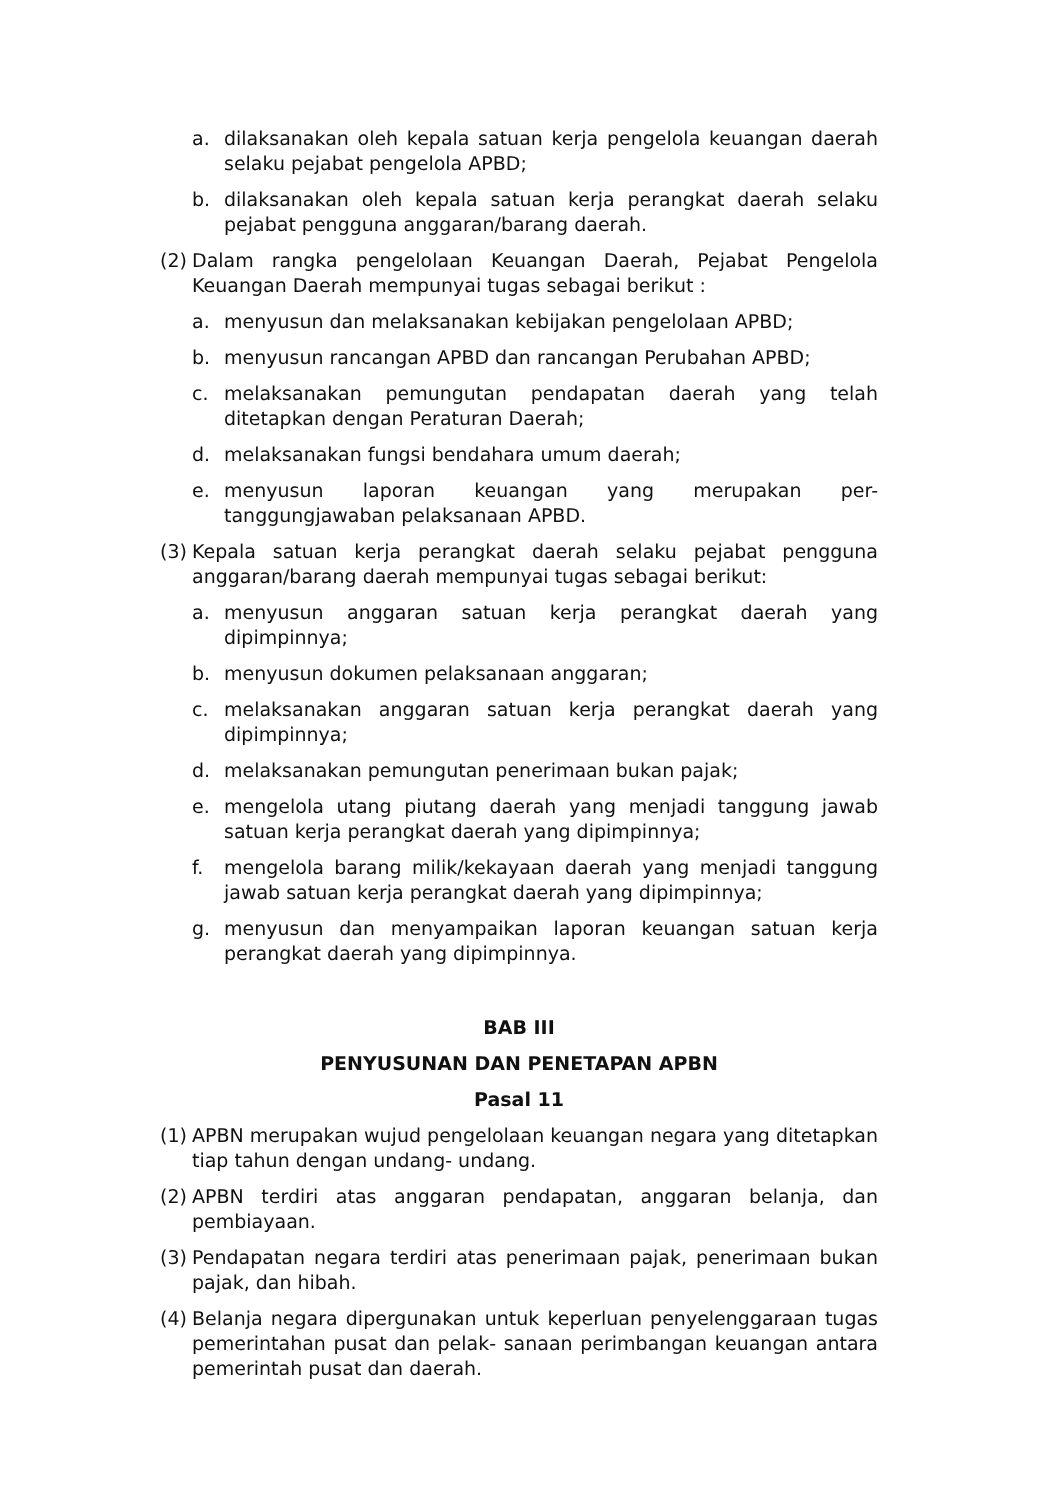a. dilaksanakan oleh kepala satuan kerja pengelola keuangan daerah selaku pejabat pengelola APBD;
b. dilaksanakan oleh kepala satuan kerja perangkat daerah selaku pejabat pengguna anggaran/barang daerah.
(2) Dalam rangka pengelolaan Keuangan Daerah, Pejabat Pengelola Keuangan Daerah mempunyai tugas sebagai berikut :
a. menyusun dan melaksanakan kebijakan pengelolaan APBD;
b. menyusun rancangan APBD dan rancangan Perubahan APBD;
c. melaksanakan pemungutan pendapatan daerah yang telah ditetapkan dengan Peraturan Daerah;
d. melaksanakan fungsi bendahara umum daerah;
e. menyusun laporan keuangan yang merupakan per-tanggungjawaban pelaksanaan APBD.
(3) Kepala satuan kerja perangkat daerah selaku pejabat pengguna anggaran/barang daerah mempunyai tugas sebagai berikut:
a. menyusun anggaran satuan kerja perangkat daerah yang dipimpinnya;
b. menyusun dokumen pelaksanaan anggaran;
c. melaksanakan anggaran satuan kerja perangkat daerah yang dipimpinnya;
d. melaksanakan pemungutan penerimaan bukan pajak;
e. mengelola utang piutang daerah yang menjadi tanggung jawab satuan kerja perangkat daerah yang dipimpinnya;
f. mengelola barang milik/kekayaan daerah yang menjadi tanggung jawab satuan kerja perangkat daerah yang dipimpinnya;
g. menyusun dan menyampaikan laporan keuangan satuan kerja perangkat daerah yang dipimpinnya.
BAB III
PENYUSUNAN DAN PENETAPAN APBN
Pasal 11
(1) APBN merupakan wujud pengelolaan keuangan negara yang ditetapkan tiap tahun dengan undang- undang.
(2) APBN terdiri atas anggaran pendapatan, anggaran belanja, dan pembiayaan.
(3) Pendapatan negara terdiri atas penerimaan pajak, penerimaan bukan pajak, dan hibah.
(4) Belanja negara dipergunakan untuk keperluan penyelenggaraan tugas pemerintahan pusat dan pelak- sanaan perimbangan keuangan antara pemerintah pusat dan daerah.